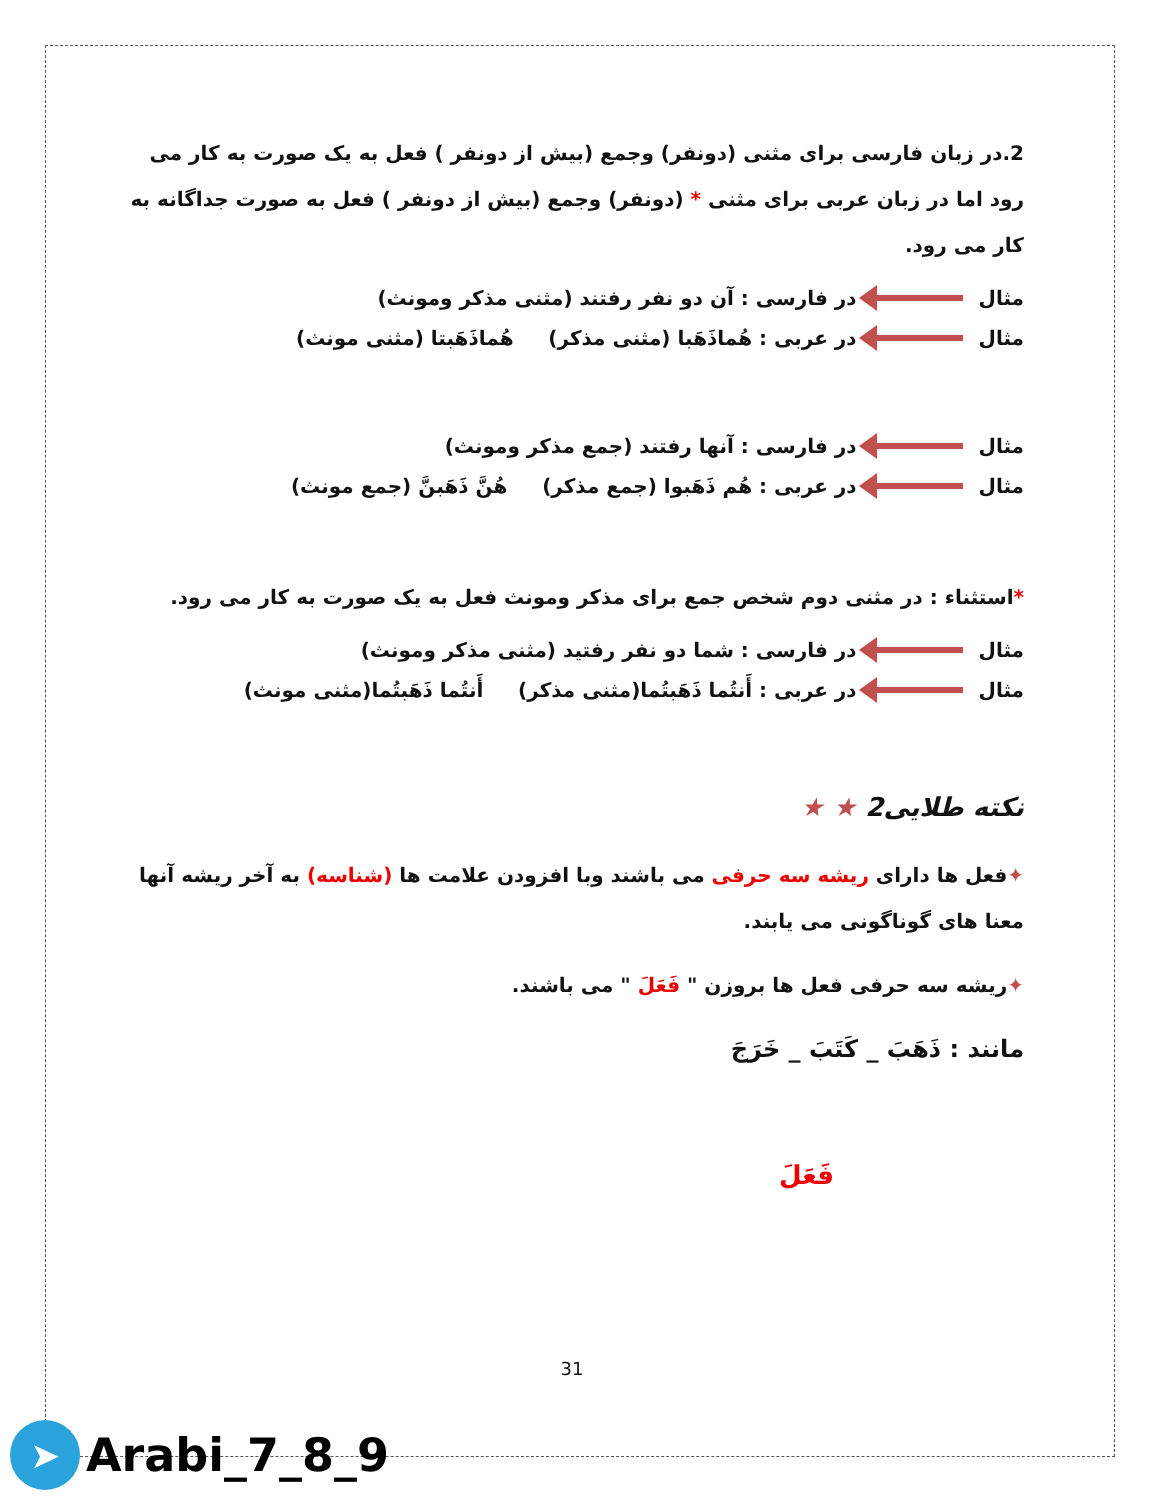2.در زبان فارسی برای مثنی (دونفر) وجمع (بیش از دونفر ) فعل به یک صورت به کار می رود اما در زبان عربی برای مثنی * (دونفر) وجمع (بیش از دونفر ) فعل به صورت جداگانه به کار می رود.
مثال در فارسی : آن دو نفر رفتند (مثنی مذکر ومونث)
مثال در عربی : هُماذَهَبا (مثنی مذکر) هُماذَهَبتا (مثنی مونث)
مثال در فارسی : آنها رفتند (جمع مذکر ومونث)
مثال در عربی : هُم ذَهَبوا (جمع مذکر) هُنَّ ذَهَبنَّ (جمع مونث)
*استثناء : در مثنی دوم شخص جمع برای مذکر ومونث فعل به یک صورت به کار می رود.
مثال در فارسی : شما دو نفر رفتید (مثنی مذکر ومونث)
مثال در عربی : أَنتُما ذَهَبتُما(مثنی مذکر) أَنتُما ذَهَبتُما(مثنی مونث)
نکته طلایی2 ★ ★
✦فعل ها دارای ریشه سه حرفی می باشند وبا افزودن علامت ها (شناسه) به آخر ریشه آنها معنا های گوناگونی می یابند.
✦ریشه سه حرفی فعل ها بروزن " فَعَلَ " می باشند.
مانند : ذَهَبَ _ کَتَبَ _ خَرَجَ
فَعَلَ
31
➤ Arabi_7_8_9